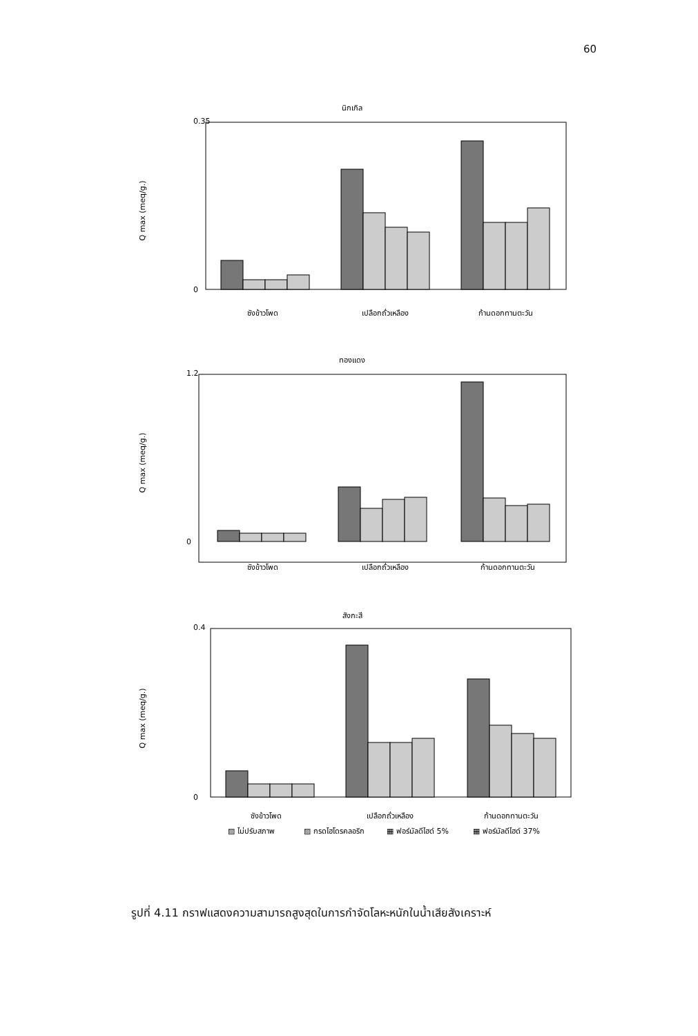60
นิกเกิล
Q max (meq/g.)
0.35
0
ซังข้าวโพด
เปลือกถั่วเหลือง
ก้านดอกทานตะวัน
ทองแดง
Q max (meq/g.)
1.2
0
ซังข้าวโพด
เปลือกถั่วเหลือง
ก้านดอกทานตะวัน
สังกะสี
Q max (meq/g.)
0.4
0
ซังข้าวโพด
เปลือกถั่วเหลือง
ก้านดอกทานตะวัน
▨ ไม่ปรับสภาพ
▨ กรดไฮโดรคลอริก
▦ ฟอร์มัลดีไฮด์ 5%
▦ ฟอร์มัลดีไฮด์ 37%
รูปที่ 4.11 กราฟแสดงความสามารถสูงสุดในการกำจัดโลหะหนักในน้ำเสียสังเคราะห์